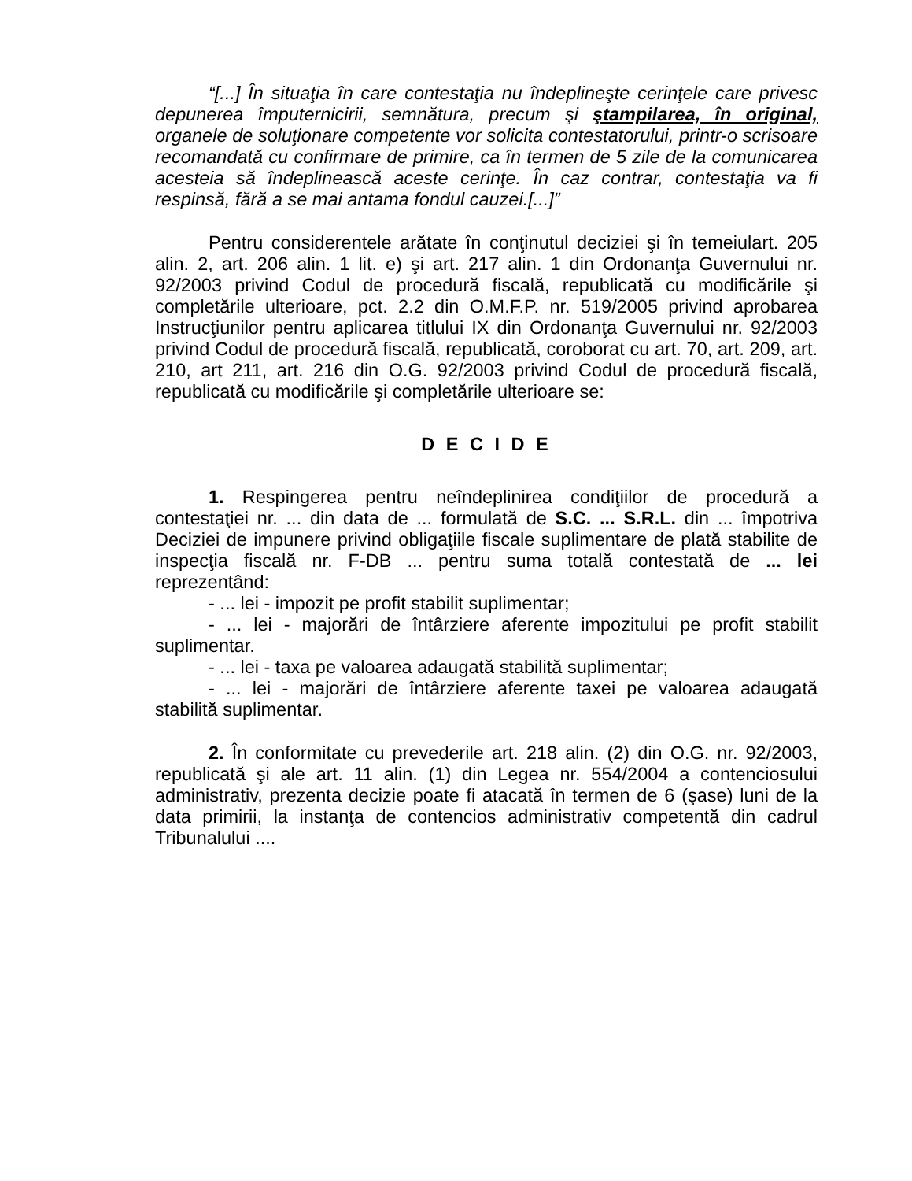“[...] În situaţia în care contestaţia nu îndeplineşte cerinţele care privesc depunerea împuternicirii, semnătura, precum şi ştampilarea, în original, organele de soluţionare competente vor solicita contestatorului, printr-o scrisoare recomandată cu confirmare de primire, ca în termen de 5 zile de la comunicarea acesteia să îndeplinească aceste cerinţe. În caz contrar, contestaţia va fi respinsă, fără a se mai antama fondul cauzei.[...]”
Pentru considerentele arătate în conţinutul deciziei şi în temeiulart. 205 alin. 2, art. 206 alin. 1 lit. e) şi art. 217 alin. 1 din Ordonanţa Guvernului nr. 92/2003 privind Codul de procedură fiscală, republicată cu modificările şi completările ulterioare, pct. 2.2 din O.M.F.P. nr. 519/2005 privind aprobarea Instrucţiunilor pentru aplicarea titlului IX din Ordonanţa Guvernului nr. 92/2003 privind Codul de procedură fiscală, republicată, coroborat cu art. 70, art. 209, art. 210, art 211, art. 216 din O.G. 92/2003 privind Codul de procedură fiscală, republicată cu modificările şi completările ulterioare se:
D E C I D E
1. Respingerea pentru neîndeplinirea condiţiilor de procedură a contestaţiei nr. ... din data de ... formulată de S.C. ... S.R.L. din ... împotriva Deciziei de impunere privind obligaţiile fiscale suplimentare de plată stabilite de inspecţia fiscală nr. F-DB ... pentru suma totală contestată de ... lei reprezentând:
- ... lei - impozit pe profit stabilit suplimentar;
- ... lei - majorări de întârziere aferente impozitului pe profit stabilit suplimentar.
- ... lei - taxa pe valoarea adaugată stabilită suplimentar;
- ... lei - majorări de întârziere aferente taxei pe valoarea adaugată stabilită suplimentar.
2. În conformitate cu prevederile art. 218 alin. (2) din O.G. nr. 92/2003, republicată şi ale art. 11 alin. (1) din Legea nr. 554/2004 a contenciosului administrativ, prezenta decizie poate fi atacată în termen de 6 (şase) luni de la data primirii, la instanţa de contencios administrativ competentă din cadrul Tribunalului ....